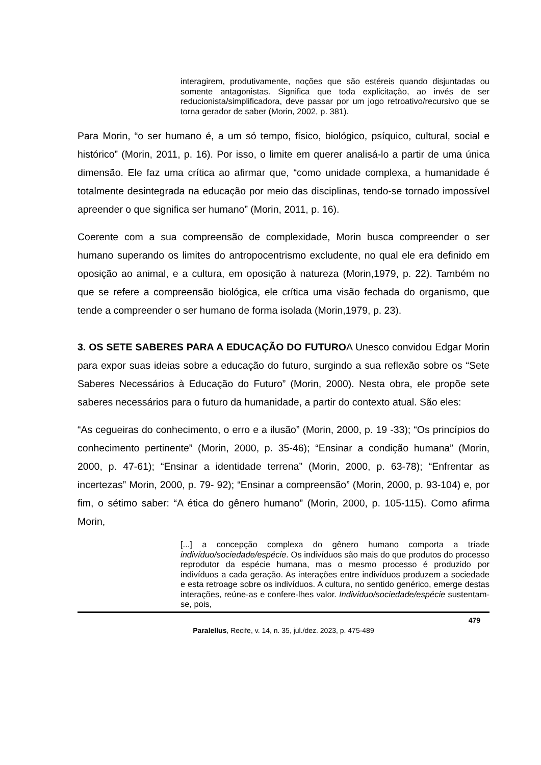interagirem, produtivamente, noções que são estéreis quando disjuntadas ou somente antagonistas. Significa que toda explicitação, ao invés de ser reducionista/simplificadora, deve passar por um jogo retroativo/recursivo que se torna gerador de saber (Morin, 2002, p. 381).
Para Morin, “o ser humano é, a um só tempo, físico, biológico, psíquico, cultural, social e histórico” (Morin, 2011, p. 16). Por isso, o limite em querer analisá-lo a partir de uma única dimensão. Ele faz uma crítica ao afirmar que, “como unidade complexa, a humanidade é totalmente desintegrada na educação por meio das disciplinas, tendo-se tornado impossível apreender o que significa ser humano” (Morin, 2011, p. 16).
Coerente com a sua compreensão de complexidade, Morin busca compreender o ser humano superando os limites do antropocentrismo excludente, no qual ele era definido em oposição ao animal, e a cultura, em oposição à natureza (Morin,1979, p. 22). Também no que se refere a compreensão biológica, ele crítica uma visão fechada do organismo, que tende a compreender o ser humano de forma isolada (Morin,1979, p. 23).
3. OS SETE SABERES PARA A EDUCAÇÃO DO FUTUROA Unesco convidou Edgar Morin para expor suas ideias sobre a educação do futuro, surgindo a sua reflexão sobre os “Sete Saberes Necessários à Educação do Futuro” (Morin, 2000). Nesta obra, ele propõe sete saberes necessários para o futuro da humanidade, a partir do contexto atual. São eles:
“As cegueiras do conhecimento, o erro e a ilusão” (Morin, 2000, p. 19 -33); “Os princípios do conhecimento pertinente” (Morin, 2000, p. 35-46); “Ensinar a condição humana” (Morin, 2000, p. 47-61); “Ensinar a identidade terrena” (Morin, 2000, p. 63-78); “Enfrentar as incertezas” Morin, 2000, p. 79- 92); “Ensinar a compreensão” (Morin, 2000, p. 93-104) e, por fim, o sétimo saber: “A ética do gênero humano” (Morin, 2000, p. 105-115). Como afirma Morin,
[...] a concepção complexa do gênero humano comporta a tríade indivíduo/sociedade/espécie. Os indivíduos são mais do que produtos do processo reprodutor da espécie humana, mas o mesmo processo é produzido por indivíduos a cada geração. As interações entre indivíduos produzem a sociedade e esta retroage sobre os indivíduos. A cultura, no sentido genérico, emerge destas interações, reúne-as e confere-lhes valor. Indivíduo/sociedade/espécie sustentam-se, pois,
479
Paralellus, Recife, v. 14, n. 35, jul./dez. 2023, p. 475-489